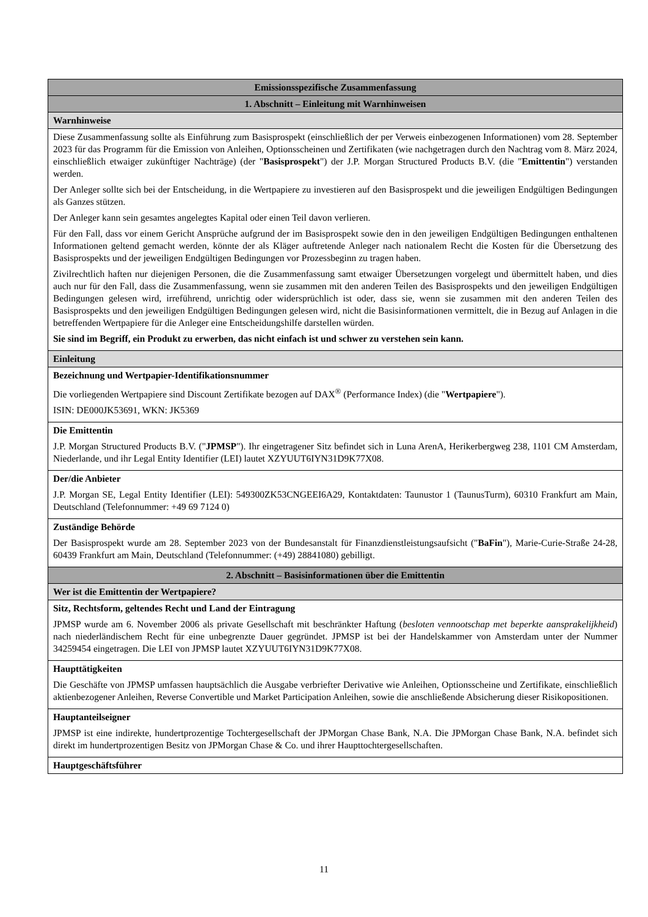| Emissionsspezifische Zusammenfassung |
| 1. Abschnitt – Einleitung mit Warnhinweisen |
| Warnhinweise |
| Diese Zusammenfassung sollte als Einführung zum Basisprospekt (einschließlich der per Verweis einbezogenen Informationen) vom 28. September 2023 für das Programm für die Emission von Anleihen, Optionsscheinen und Zertifikaten (wie nachgetragen durch den Nachtrag vom 8. März 2024, einschließlich etwaiger zukünftiger Nachträge) (der " Basisprospekt ") der J.P. Morgan Structured Products B.V. (die " Emittentin ") verstanden werden. Der Anleger sollte sich bei der Entscheidung, in die Wertpapiere zu investieren auf den Basisprospekt und die jeweiligen Endgültigen Bedingungen als Ganzes stützen. Der Anleger kann sein gesamtes angelegtes Kapital oder einen Teil davon verlieren. Für den Fall, dass vor einem Gericht Ansprüche aufgrund der im Basisprospekt sowie den in den jeweiligen Endgültigen Bedingungen enthaltenen Informationen geltend gemacht werden, könnte der als Kläger auftretende Anleger nach nationalem Recht die Kosten für die Übersetzung des Basisprospekts und der jeweiligen Endgültigen Bedingungen vor Prozessbeginn zu tragen haben. Zivilrechtlich haften nur diejenigen Personen, die die Zusammenfassung samt etwaiger Übersetzungen vorgelegt und übermittelt haben, und dies auch nur für den Fall, dass die Zusammenfassung, wenn sie zusammen mit den anderen Teilen des Basisprospekts und den jeweiligen Endgültigen Bedingungen gelesen wird, irreführend, unrichtig oder widersprüchlich ist oder, dass sie, wenn sie zusammen mit den anderen Teilen des Basisprospekts und den jeweiligen Endgültigen Bedingungen gelesen wird, nicht die Basisinformationen vermittelt, die in Bezug auf Anlagen in die betreffenden Wertpapiere für die Anleger eine Entscheidungshilfe darstellen würden. Sie sind im Begriff, ein Produkt zu erwerben, das nicht einfach ist und schwer zu verstehen sein kann. |
| Einleitung |
| Bezeichnung und Wertpapier-Identifikationsnummer Die vorliegenden Wertpapiere sind Discount Zertifikate bezogen auf DAX<sup>®</sup> (Performance Index) (die " Wertpapiere "). ISIN: DE000JK53691, WKN: JK5369 |
| Die Emittentin J.P. Morgan Structured Products B.V. (" JPMSP "). Ihr eingetragener Sitz befindet sich in Luna ArenA, Herikerbergweg 238, 1101 CM Amsterdam, Niederlande, und ihr Legal Entity Identifier (LEI) lautet XZYUUT6IYN31D9K77X08. |
| Der/die Anbieter J.P. Morgan SE, Legal Entity Identifier (LEI): 549300ZK53CNGEEI6A29, Kontaktdaten: Taunustor 1 (TaunusTurm), 60310 Frankfurt am Main, Deutschland (Telefonnummer: +49 69 7124 0) |
| Zuständige Behörde Der Basisprospekt wurde am 28. September 2023 von der Bundesanstalt für Finanzdienstleistungsaufsicht (" BaFin "), Marie-Curie-Straße 24-28, 60439 Frankfurt am Main, Deutschland (Telefonnummer: (+49) 28841080) gebilligt. |
| 2. Abschnitt – Basisinformationen über die Emittentin |
| Wer ist die Emittentin der Wertpapiere? |
| Sitz, Rechtsform, geltendes Recht und Land der Eintragung JPMSP wurde am 6. November 2006 als private Gesellschaft mit beschränkter Haftung ( besloten vennootschap met beperkte aansprakelijkheid ) nach niederländischem Recht für eine unbegrenzte Dauer gegründet. JPMSP ist bei der Handelskammer von Amsterdam unter der Nummer 34259454 eingetragen. Die LEI von JPMSP lautet XZYUUT6IYN31D9K77X08. |
| Haupttätigkeiten Die Geschäfte von JPMSP umfassen hauptsächlich die Ausgabe verbriefter Derivative wie Anleihen, Optionsscheine und Zertifikate, einschließlich aktienbezogener Anleihen, Reverse Convertible und Market Participation Anleihen, sowie die anschließende Absicherung dieser Risikopositionen. |
| Hauptanteilseigner JPMSP ist eine indirekte, hundertprozentige Tochtergesellschaft der JPMorgan Chase Bank, N.A. Die JPMorgan Chase Bank, N.A. befindet sich direkt im hundertprozentigen Besitz von JPMorgan Chase & Co. und ihrer Haupttochtergesellschaften. |
| Hauptgeschäftsführer |
11